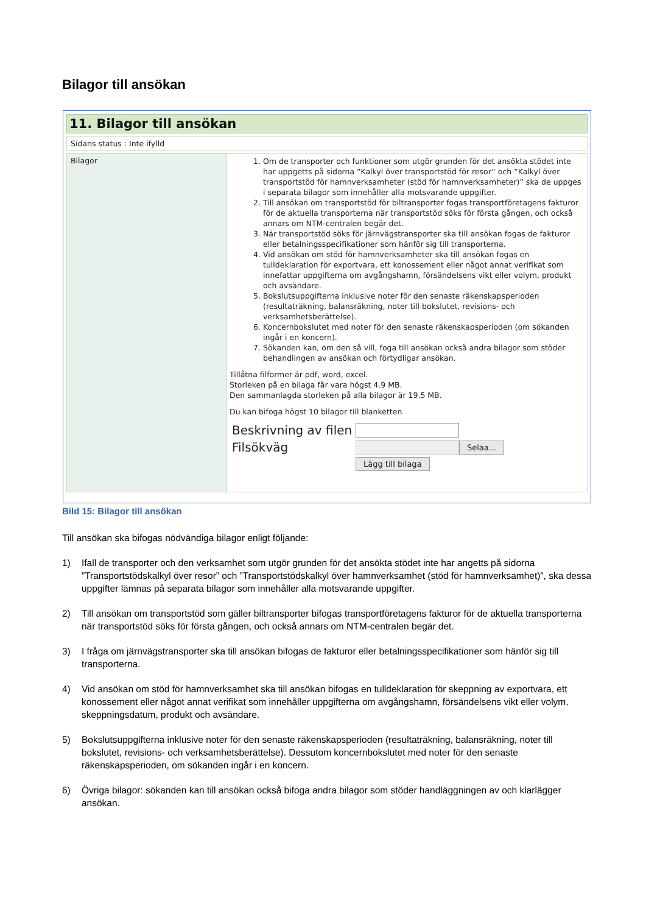Bilagor till ansökan
11. Bilagor till ansökan
Sidans status : Inte ifylld
Bilagor
1. Om de transporter och funktioner som utgör grunden för det ansökta stödet inte har uppgetts på sidorna ”Kalkyl över transportstöd för resor” och ”Kalkyl över transportstöd för hamnverksamheter (stöd för hamnverksamheter)” ska de uppges i separata bilagor som innehåller alla motsvarande uppgifter.
2. Till ansökan om transportstöd för biltransporter fogas transportföretagens fakturor för de aktuella transporterna när transportstöd söks för första gången, och också annars om NTM-centralen begär det.
3. När transportstöd söks för järnvägstransporter ska till ansökan fogas de fakturor eller betalningsspecifikationer som hänför sig till transporterna.
4. Vid ansökan om stöd för hamnverksamheter ska till ansökan fogas en tulldeklaration för exportvara, ett konossement eller något annat verifikat som innefattar uppgifterna om avgångshamn, försändelsens vikt eller volym, produkt och avsändare.
5. Bokslutsuppgifterna inklusive noter för den senaste räkenskapsperioden (resultaträkning, balansräkning, noter till bokslutet, revisions- och verksamhetsberättelse).
6. Koncernbokslutet med noter för den senaste räkenskapsperioden (om sökanden ingår i en koncern).
7. Sökanden kan, om den så vill, foga till ansökan också andra bilagor som stöder behandlingen av ansökan och förtydligar ansökan.
Tillåtna filformer är pdf, word, excel.
Storleken på en bilaga får vara högst 4.9 MB.
Den sammanlagda storleken på alla bilagor är 19.5 MB.
Du kan bifoga högst 10 bilagor till blanketten
Beskrivning av filen
Filsökväg
Selaa...
Lägg till bilaga
Bild 15: Bilagor till ansökan
Till ansökan ska bifogas nödvändiga bilagor enligt följande:
1) Ifall de transporter och den verksamhet som utgör grunden för det ansökta stödet inte har angetts på sidorna ”Transportstödskalkyl över resor” och ”Transportstödskalkyl över hamnverksamhet (stöd för hamnverksamhet)”, ska dessa uppgifter lämnas på separata bilagor som innehåller alla motsvarande uppgifter.
2) Till ansökan om transportstöd som gäller biltransporter bifogas transportföretagens fakturor för de aktuella transporterna när transportstöd söks för första gången, och också annars om NTM-centralen begär det.
3) I fråga om järnvägstransporter ska till ansökan bifogas de fakturor eller betalningsspecifikationer som hänför sig till transporterna.
4) Vid ansökan om stöd för hamnverksamhet ska till ansökan bifogas en tulldeklaration för skeppning av exportvara, ett konossement eller något annat verifikat som innehåller uppgifterna om avgångshamn, försändelsens vikt eller volym, skeppningsdatum, produkt och avsändare.
5) Bokslutsuppgifterna inklusive noter för den senaste räkenskapsperioden (resultaträkning, balansräkning, noter till bokslutet, revisions- och verksamhetsberättelse). Dessutom koncernbokslutet med noter för den senaste räkenskapsperioden, om sökanden ingår i en koncern.
6) Övriga bilagor: sökanden kan till ansökan också bifoga andra bilagor som stöder handläggningen av och klarlägger ansökan.